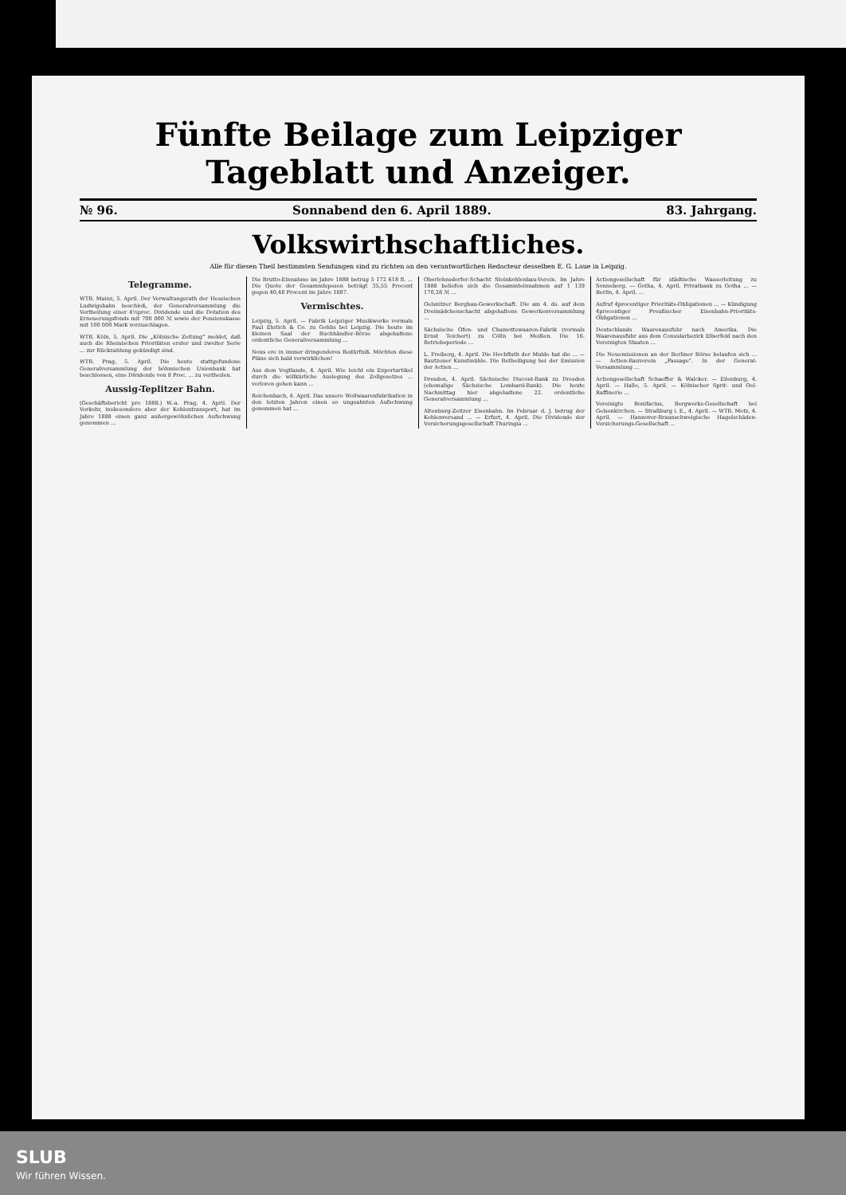Fünfte Beilage zum Leipziger Tageblatt und Anzeiger.
№ 96. Sonnabend den 6. April 1889. 83. Jahrgang.
Volkswirthschaftliches.
Alle für diesen Theil bestimmten Sendungen sind zu richten an den verantwortlichen Redacteur desselben E. G. Laue in Leipzig.
Telegramme.
WTB. Mainz, 5. April. Der Verwaltungsrath der Hessischen Ludwigsbahn beschloß, der Generalversammlung die Vertheilung einer 4½proc. Dividende und die Dotation des Erneuerungsfonds mit 700 000 ℳ sowie der Pensionskasse mit 100 000 Mark vorzuschlagen.
WTB. Köln, 5. April. Die „Kölnische Zeitung“ meldet, daß auch die Rheinischen Prioritäten erster und zweiter Serie ... zur Rückzahlung gekündigt sind.
WTB. Prag, 5. April. Die heute stattgefundene Generalversammlung der böhmischen Unionbank hat beschlossen, eine Dividende von 8 Proc. ... zu vertheilen.
Aussig-Teplitzer Bahn.
(Geschäftsbericht pro 1888.) W.-a. Prag, 4. April. Der Verkehr, insbesondere aber der Kohlentransport, hat im Jahre 1888 einen ganz außergewöhnlichen Aufschwung genommen ...
Die Brutto-Einnahme im Jahre 1888 betrug 5 172 618 fl. ... Die Quote der Gesammtspesen beträgt 35,55 Procent gegen 40,48 Procent im Jahre 1887.
Vermischtes.
Leipzig, 5. April. — Fabrik Leipziger Musikwerke vormals Paul Ehrlich & Co. zu Gohlis bei Leipzig. Die heute im kleinen Saal der Buchhändler-Börse abgehaltene ordentliche Generalversammlung ...
Nous ere in immer dringenderes Bedürfniß. Möchten diese Pläne sich bald verwirklichen!
Aus dem Vogtlande, 4. April. Wie leicht ein Exportartikel durch die willkürliche Auslegung des Zollgesetzes ... verloren gehen kann ...
Reichenbach, 4. April. Das unsere Wollwaarenfabrikation in den letzten Jahren einen so ungeahnten Aufschwung genommen hat ...
Oberlohnsdorfer-Schacht Steinkohlenbau-Verein. Im Jahre 1888 beliefen sich die Gesammteinnahmen auf 1 139 170,28 ℳ ...
Oelsnitzer Bergbau-Gewerkschaft. Die am 4. ds. auf dem Dreimädchenschacht abgehaltene Gewerkenversammlung ...
Sächsische Ofen- und Chamottewaaren-Fabrik (vormals Ernst Teichert) zu Cölln bei Meißen. Die 16. Betriebsperiode ...
L. Freiberg, 4. April. Die Hochfluth der Mulde hat die ... — Bautzener Kunstmühle. Die Betheiligung bei der Emission der Actien ...
Dresden, 4. April. Sächsische Discont-Bank zu Dresden (ehemalige Sächsische Lombard-Bank). Die heute Nachmittag hier abgehaltene 22. ordentliche Generalversammlung ...
Altenburg-Zeitzer Eisenbahn. Im Februar d. J. betrug der Kohlenversand ... — Erfurt, 4. April. Die Dividende der Versicherungsgesellschaft Thuringia ...
Actiengesellschaft für städtische Wasserleitung zu Sonneberg. — Gotha, 4. April. Privatbank zu Gotha ... — Berlin, 4. April. ...
Aufruf 4procentiger Prioritäts-Obligationen ... — Kündigung 4procentiger Preußischer Eisenbahn-Prioritäts-Obligationen ...
Deutschlands Waarenausfuhr nach Amerika. Die Waarenausfuhr aus dem Consularbezirk Elberfeld nach den Vereinigten Staaten ...
Die Neuemissionen an der Berliner Börse belaufen sich ... — Actien-Bauverein „Passage“. In der General-Versammlung ...
Actiengesellschaft Schaeffer & Walcker. — Eilenburg, 4. April. — Halle, 5. April. — Kölnischer Sprit- und Oel-Raffinerie ...
Vereinigte Bonifacius, Bergwerks-Gesellschaft bei Gelsenkirchen. — Straßburg i. E., 4. April. — WTB. Metz, 4. April. — Hannover-Braunschweigische Hagelschäden-Versicherungs-Gesellschaft ...
SLUB
Wir führen Wissen.